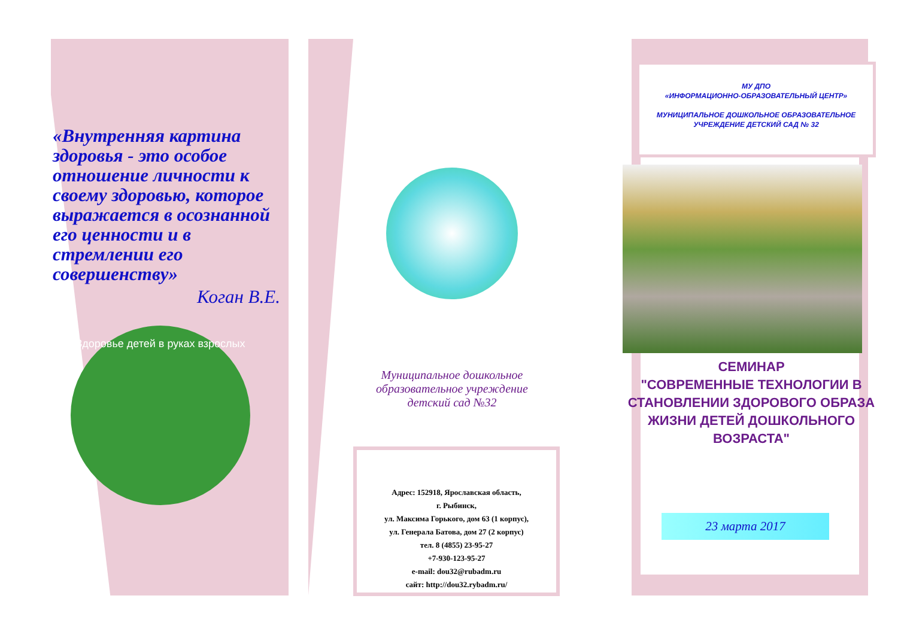«Внутренняя картина здоровья - это особое отношение личности к своему здоровью, которое выражается в осознанной его ценности и в стремлении его совершенству»
Коган В.Е.
Здоровье детей в руках взрослых
Муниципальное дошкольное образовательное учреждение детский сад №32
Адрес: 152918, Ярославская область,
г. Рыбинск,
ул. Максима Горького, дом 63 (1 корпус),
ул. Генерала Батова, дом 27 (2 корпус)
тел. 8 (4855) 23-95-27
+7-930-123-95-27
e-mail: dou32@rubadm.ru
сайт: http://dou32.rybadm.ru/
МУ ДПО
«ИНФОРМАЦИОННО-ОБРАЗОВАТЕЛЬНЫЙ ЦЕНТР»
МУНИЦИПАЛЬНОЕ ДОШКОЛЬНОЕ ОБРАЗОВАТЕЛЬНОЕ УЧРЕЖДЕНИЕ ДЕТСКИЙ САД № 32
СЕМИНАР
"СОВРЕМЕННЫЕ ТЕХНОЛОГИИ В СТАНОВЛЕНИИ ЗДОРОВОГО ОБРАЗА ЖИЗНИ ДЕТЕЙ ДОШКОЛЬНОГО ВОЗРАСТА"
23 марта 2017